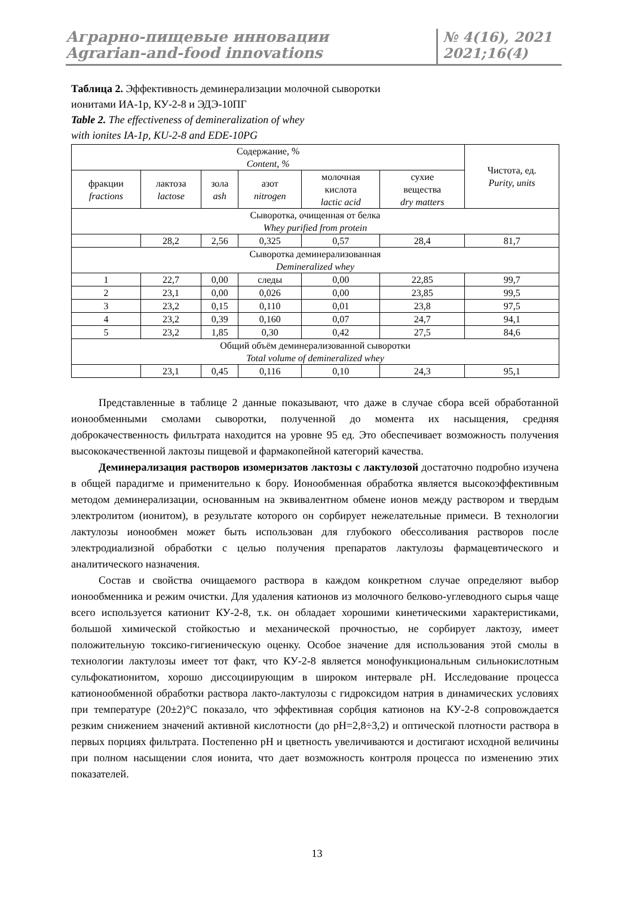Аграрно-пищевые инновации
Agrarian-and-food innovations
№ 4(16), 2021
2021;16(4)
Таблица 2. Эффективность деминерализации молочной сыворотки
ионитами ИА-1р, КУ-2-8 и ЭДЭ-10ПГ
Table 2. The effectiveness of demineralization of whey
with ionites IA-1p, KU-2-8 and EDE-10PG
| Содержание, % Content, % | | | | | | Чистота, ед. Purity, units |
| --- | --- | --- | --- | --- | --- | --- |
| фракции fractions | лактоза lactose | зола ash | азот nitrogen | молочная кислота lactic acid | сухие вещества dry matters | |
| Сыворотка, очищенная от белка Whey purified from protein | | | | | | |
| | 28,2 | 2,56 | 0,325 | 0,57 | 28,4 | 81,7 |
| Сыворотка деминерализованная Demineralized whey | | | | | | |
| 1 | 22,7 | 0,00 | следы | 0,00 | 22,85 | 99,7 |
| 2 | 23,1 | 0,00 | 0,026 | 0,00 | 23,85 | 99,5 |
| 3 | 23,2 | 0,15 | 0,110 | 0,01 | 23,8 | 97,5 |
| 4 | 23,2 | 0,39 | 0,160 | 0,07 | 24,7 | 94,1 |
| 5 | 23,2 | 1,85 | 0,30 | 0,42 | 27,5 | 84,6 |
| Общий объём деминерализованной сыворотки Total volume of demineralized whey | | | | | | |
| | 23,1 | 0,45 | 0,116 | 0,10 | 24,3 | 95,1 |
Представленные в таблице 2 данные показывают, что даже в случае сбора всей обработанной ионообменными смолами сыворотки, полученной до момента их насыщения, средняя доброкачественность фильтрата находится на уровне 95 ед. Это обеспечивает возможность получения высококачественной лактозы пищевой и фармакопейной категорий качества.
Деминерализация растворов изомеризатов лактозы с лактулозой достаточно подробно изучена в общей парадигме и применительно к бору. Ионообменная обработка является высокоэффективным методом деминерализации, основанным на эквивалентном обмене ионов между раствором и твердым электролитом (ионитом), в результате которого он сорбирует нежелательные примеси. В технологии лактулозы ионообмен может быть использован для глубокого обессоливания растворов после электродиализной обработки с целью получения препаратов лактулозы фармацевтического и аналитического назначения.
Состав и свойства очищаемого раствора в каждом конкретном случае определяют выбор ионообменника и режим очистки. Для удаления катионов из молочного белково-углеводного сырья чаще всего используется катионит КУ-2-8, т.к. он обладает хорошими кинетическими характеристиками, большой химической стойкостью и механической прочностью, не сорбирует лактозу, имеет положительную токсико-гигиеническую оценку. Особое значение для использования этой смолы в технологии лактулозы имеет тот факт, что КУ-2-8 является монофункциональным сильнокислотным сульфокатионитом, хорошо диссоциирующим в широком интервале pH. Исследование процесса катионообменной обработки раствора лакто-лактулозы с гидроксидом натрия в динамических условиях при температуре (20±2)°С показало, что эффективная сорбция катионов на КУ-2-8 сопровождается резким снижением значений активной кислотности (до pH=2,8÷3,2) и оптической плотности раствора в первых порциях фильтрата. Постепенно pH и цветность увеличиваются и достигают исходной величины при полном насыщении слоя ионита, что дает возможность контроля процесса по изменению этих показателей.
13